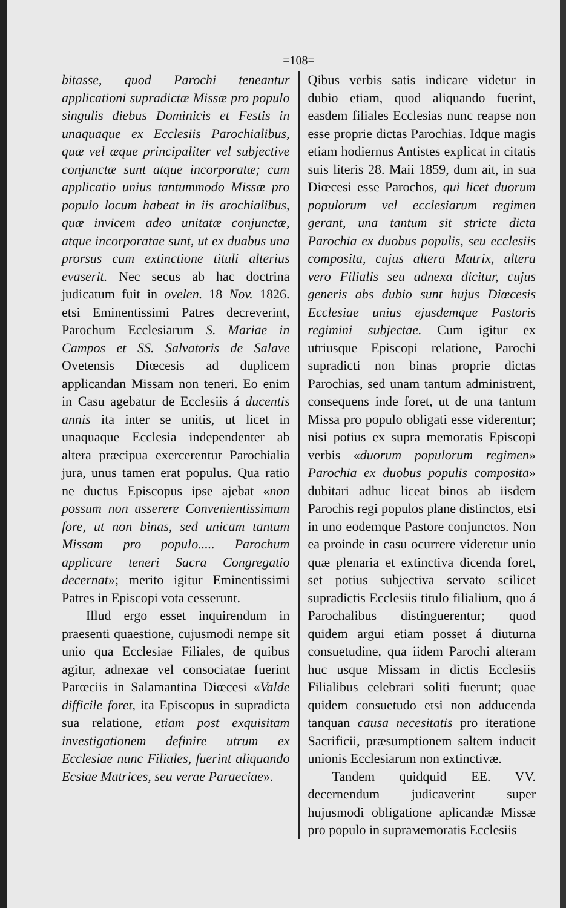=108=
bitasse, quod Parochi teneantur applicationi supradictæ Missæ pro populo singulis diebus Dominicis et Festis in unaquaque ex Ecclesiis Parochialibus, quæ vel æque principaliter vel subjective conjunctæ sunt atque incorporatæ; cum applicatio unius tantummodo Missæ pro populo locum habeat in iis arochialibus, quæ invicem adeo unitatæ conjunctæ, atque incorporatae sunt, ut ex duabus una prorsus cum extinctione tituli alterius evaserit. Nec secus ab hac doctrina judicatum fuit in ovelen. 18 Nov. 1826. etsi Eminentissimi Patres decreverint, Parochum Ecclesiarum S. Mariae in Campos et SS. Salvatoris de Salave Ovetensis Diœcesis ad duplicem applicandan Missam non teneri. Eo enim in Casu agebatur de Ecclesiis á ducentis annis ita inter se unitis, ut licet in unaquaque Ecclesia independenter ab altera præcipua exercerentur Parochialia jura, unus tamen erat populus. Qua ratio ne ductus Episcopus ipse ajebat «non possum non asserere Convenientissimum fore, ut non binas, sed unicam tantum Missam pro populo..... Parochum applicare teneri Sacra Congregatio decernat»; merito igitur Eminentissimi Patres in Episcopi vota cesserunt.
Illud ergo esset inquirendum in praesenti quaestione, cujusmodi nempe sit unio qua Ecclesiae Filiales, de quibus agitur, adnexae vel consociatae fuerint Parœciis in Salamantina Diœcesi «Valde difficile foret, ita Episcopus in supradicta sua relatione, etiam post exquisitam investigationem definire utrum ex Ecclesiae nunc Filiales, fuerint aliquando Ecsiae Matrices, seu verae Paraeciae».
Qibus verbis satis indicare videtur in dubio etiam, quod aliquando fuerint, easdem filiales Ecclesias nunc reapse non esse proprie dictas Parochias. Idque magis etiam hodiernus Antistes explicat in citatis suis literis 28. Maii 1859, dum ait, in sua Diœcesi esse Parochos, qui licet duorum populorum vel ecclesiarum regimen gerant, una tantum sit stricte dicta Parochia ex duobus populis, seu ecclesiis composita, cujus altera Matrix, altera vero Filialis seu adnexa dicitur, cujus generis abs dubio sunt hujus Diœcesis Ecclesiae unius ejusdemque Pastoris regimini subjectae. Cum igitur ex utriusque Episcopi relatione, Parochi supradicti non binas proprie dictas Parochias, sed unam tantum administrent, consequens inde foret, ut de una tantum Missa pro populo obligati esse viderentur; nisi potius ex supra memoratis Episcopi verbis «duorum populorum regimen» Parochia ex duobus populis composita» dubitari adhuc liceat binos ab iisdem Parochis regi populos plane distinctos, etsi in uno eodemque Pastore conjunctos. Non ea proinde in casu ocurrere videretur unio quæ plenaria et extinctiva dicenda foret, set potius subjectiva servato scilicet supradictis Ecclesiis titulo filialium, quo á Parochalibus distinguerentur; quod quidem argui etiam posset á diuturna consuetudine, qua iidem Parochi alteram huc usque Missam in dictis Ecclesiis Filialibus celebrari soliti fuerunt; quae quidem consuetudo etsi non adducenda tanquan causa necesitatis pro iteratione Sacrificii, præsumptionem saltem inducit unionis Ecclesiarum non extinctivæ.
Tandem quidquid EE. VV. decernendum judicaverint super hujusmodi obligatione aplicandæ Missæ pro populo in suprамemoratis Ecclesiis